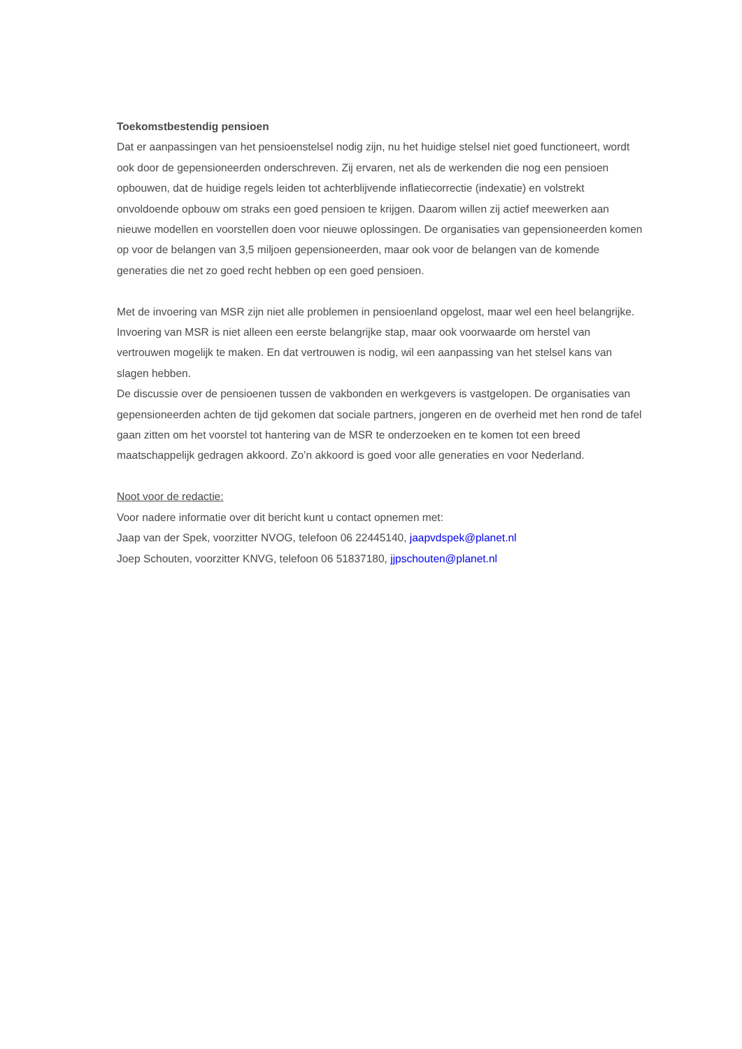Toekomstbestendig pensioen
Dat er aanpassingen van het pensioenstelsel nodig zijn, nu het huidige stelsel niet goed functioneert, wordt ook door de gepensioneerden onderschreven. Zij ervaren, net als de werkenden die nog een pensioen opbouwen, dat de huidige regels leiden tot achterblijvende inflatiecorrectie (indexatie) en volstrekt onvoldoende opbouw om straks een goed pensioen te krijgen. Daarom willen zij actief meewerken aan nieuwe modellen en voorstellen doen voor nieuwe oplossingen. De organisaties van gepensioneerden komen op voor de belangen van 3,5 miljoen gepensioneerden, maar ook voor de belangen van de komende generaties die net zo goed recht hebben op een goed pensioen.
Met de invoering van MSR zijn niet alle problemen in pensioenland opgelost, maar wel een heel belangrijke. Invoering van MSR is niet alleen een eerste belangrijke stap, maar ook voorwaarde om herstel van vertrouwen mogelijk te maken. En dat vertrouwen is nodig, wil een aanpassing van het stelsel kans van slagen hebben.
De discussie over de pensioenen tussen de vakbonden en werkgevers is vastgelopen. De organisaties van gepensioneerden achten de tijd gekomen dat sociale partners, jongeren en de overheid met hen rond de tafel gaan zitten om het voorstel tot hantering van de MSR te onderzoeken en te komen tot een breed maatschappelijk gedragen akkoord. Zo’n akkoord is goed voor alle generaties en voor Nederland.
Noot voor de redactie:
Voor nadere informatie over dit bericht kunt u contact opnemen met:
Jaap van der Spek, voorzitter NVOG, telefoon 06 22445140, jaapvdspek@planet.nl
Joep Schouten, voorzitter KNVG, telefoon 06 51837180, jjpschouten@planet.nl